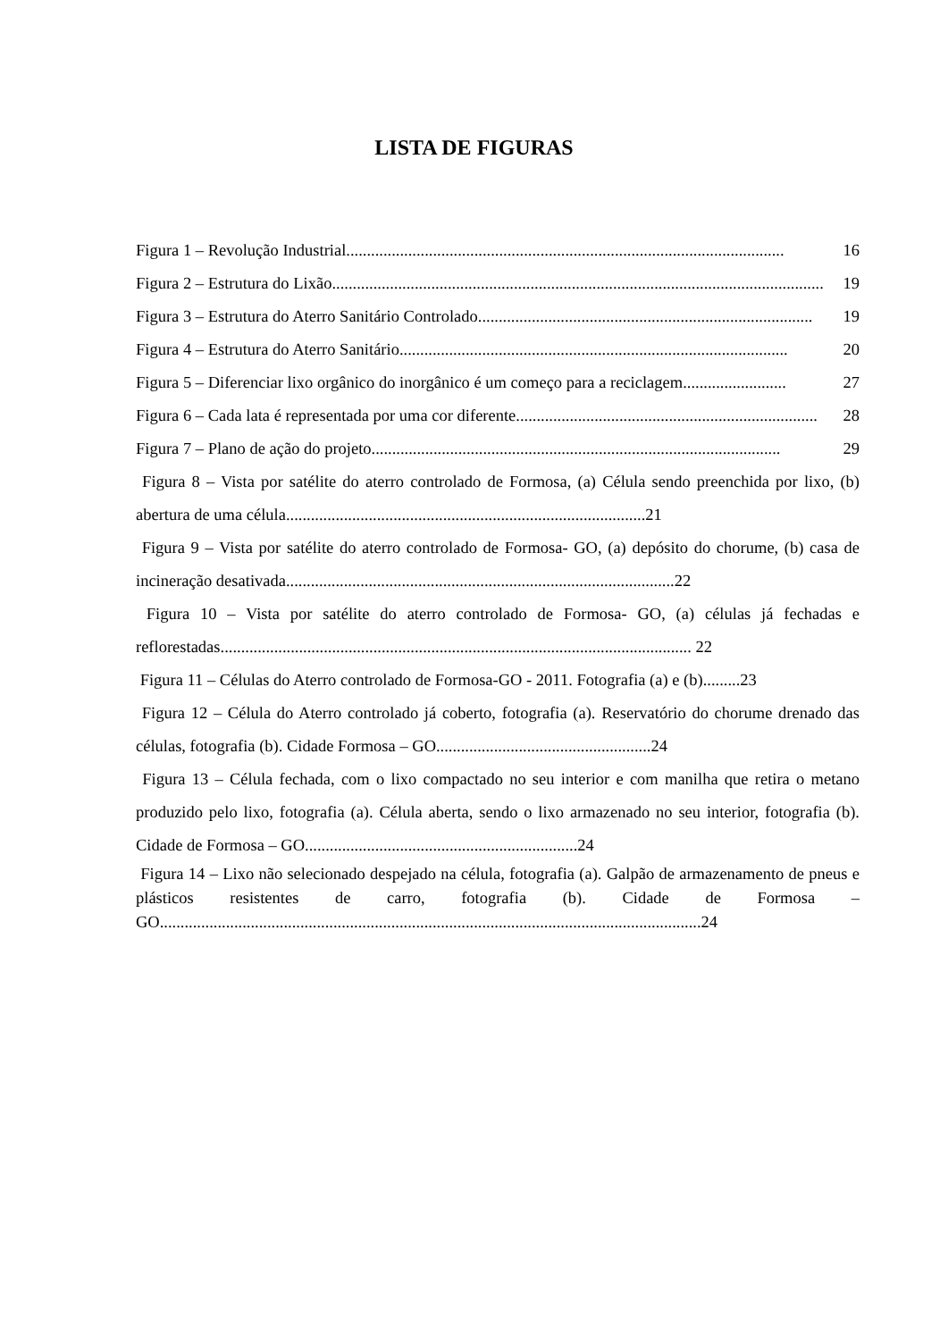LISTA DE FIGURAS
Figura 1 – Revolução Industrial .......................................................................................................... 16
Figura 2 – Estrutura do Lixão....................................................................................................................... 19
Figura 3 – Estrutura do Aterro Sanitário Controlado. ................................................................................ 19
Figura 4 – Estrutura do Aterro Sanitário. ............................................................................................. 20
Figura 5 – Diferenciar lixo orgânico do inorgânico é um começo para a reciclagem......................... 27
Figura 6 – Cada lata é representada por uma cor diferente ......................................................................... 28
Figura 7 – Plano de ação do projeto ................................................................................................... 29
Figura 8 – Vista por satélite do aterro controlado de Formosa, (a) Célula sendo preenchida por lixo, (b) abertura de uma célula.......................................................................................21
Figura 9 – Vista por satélite do aterro controlado de Formosa- GO, (a) depósito do chorume, (b) casa de incineração desativada..............................................................................................22
Figura 10 – Vista por satélite do aterro controlado de Formosa- GO, (a) células já fechadas e reflorestadas.................................................................................................................. 22
Figura 11 – Células do Aterro controlado de Formosa-GO - 2011. Fotografia (a) e (b).........23
Figura 12 – Célula do Aterro controlado já coberto, fotografia (a). Reservatório do chorume drenado das células, fotografia (b). Cidade Formosa – GO....................................................24
Figura 13 – Célula fechada, com o lixo compactado no seu interior e com manilha que retira o metano produzido pelo lixo, fotografia (a). Célula aberta, sendo o lixo armazenado no seu interior, fotografia (b). Cidade de Formosa – GO..................................................................24
Figura 14 – Lixo não selecionado despejado na célula, fotografia (a). Galpão de armazenamento de pneus e plásticos resistentes de carro, fotografia (b). Cidade de Formosa – GO...................................................................................................................................24